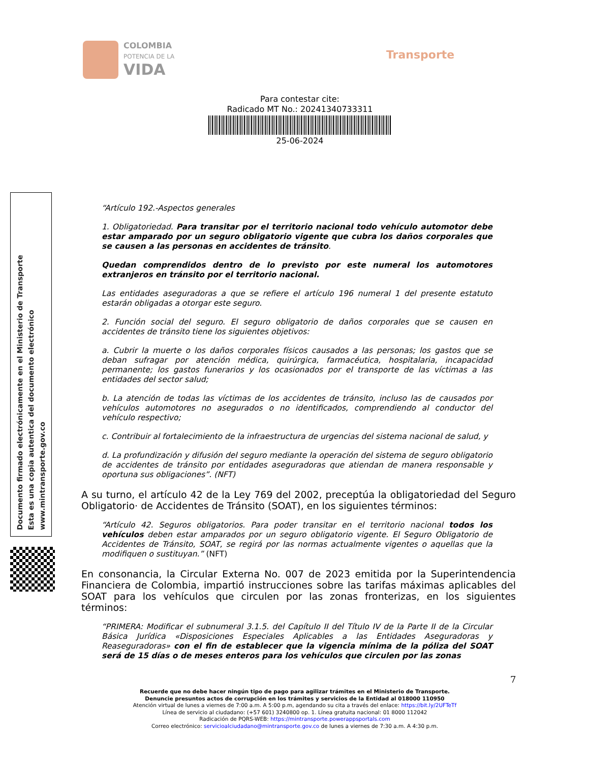COLOMBIA
POTENCIA DE LA
VIDA
Transporte
Para contestar cite:
Radicado MT No.: 20241340733311
25-06-2024
Documento firmado electrónicamente en el Ministerio de Transporte
Esta es una copia autentica del documento electrónico
www.mintransporte.gov.co
“Artículo 192.-Aspectos generales
1. Obligatoriedad. Para transitar por el territorio nacional todo vehículo automotor debe estar amparado por un seguro obligatorio vigente que cubra los daños corporales que se causen a las personas en accidentes de tránsito.
Quedan comprendidos dentro de lo previsto por este numeral los automotores extranjeros en tránsito por el territorio nacional.
Las entidades aseguradoras a que se refiere el artículo 196 numeral 1 del presente estatuto estarán obligadas a otorgar este seguro.
2. Función social del seguro. El seguro obligatorio de daños corporales que se causen en accidentes de tránsito tiene los siguientes objetivos:
a. Cubrir la muerte o los daños corporales físicos causados a las personas; los gastos que se deban sufragar por atención médica, quirúrgica, farmacéutica, hospitalaria, incapacidad permanente; los gastos funerarios y los ocasionados por el transporte de las víctimas a las entidades del sector salud;
b. La atención de todas las víctimas de los accidentes de tránsito, incluso las de causados por vehículos automotores no asegurados o no identificados, comprendiendo al conductor del vehículo respectivo;
c. Contribuir al fortalecimiento de la infraestructura de urgencias del sistema nacional de salud, y
d. La profundización y difusión del seguro mediante la operación del sistema de seguro obligatorio de accidentes de tránsito por entidades aseguradoras que atiendan de manera responsable y oportuna sus obligaciones”. (NFT)
A su turno, el artículo 42 de la Ley 769 del 2002, preceptúa la obligatoriedad del Seguro Obligatorio· de Accidentes de Tránsito (SOAT), en los siguientes términos:
“Artículo 42. Seguros obligatorios. Para poder transitar en el territorio nacional todos los vehículos deben estar amparados por un seguro obligatorio vigente. El Seguro Obligatorio de Accidentes de Tránsito, SOAT, se regirá por las normas actualmente vigentes o aquellas que la modifiquen o sustituyan.” (NFT)
En consonancia, la Circular Externa No. 007 de 2023 emitida por la Superintendencia Financiera de Colombia, impartió instrucciones sobre las tarifas máximas aplicables del SOAT para los vehículos que circulen por las zonas fronterizas, en los siguientes términos:
“PRIMERA: Modificar el subnumeral 3.1.5. del Capítulo II del Título IV de la Parte II de la Circular Básica Jurídica «Disposiciones Especiales Aplicables a las Entidades Aseguradoras y Reaseguradoras» con el fin de establecer que la vigencia mínima de la póliza del SOAT será de 15 días o de meses enteros para los vehículos que circulen por las zonas
7
Recuerde que no debe hacer ningún tipo de pago para agilizar trámites en el Ministerio de Transporte.
Denuncie presuntos actos de corrupción en los trámites y servicios de la Entidad al 018000 110950
Atención virtual de lunes a viernes de 7:00 a.m. A 5:00 p.m, agendando su cita a través del enlace: https://bit.ly/2UFTeTf
Línea de servicio al ciudadano: (+57 601) 3240800 op. 1. Línea gratuita nacional: 01 8000 112042
Radicación de PQRS-WEB: https://mintransporte.powerappsportals.com
Correo electrónico: servicioalciudadano@mintransporte.gov.co de lunes a viernes de 7:30 a.m. A 4:30 p.m.